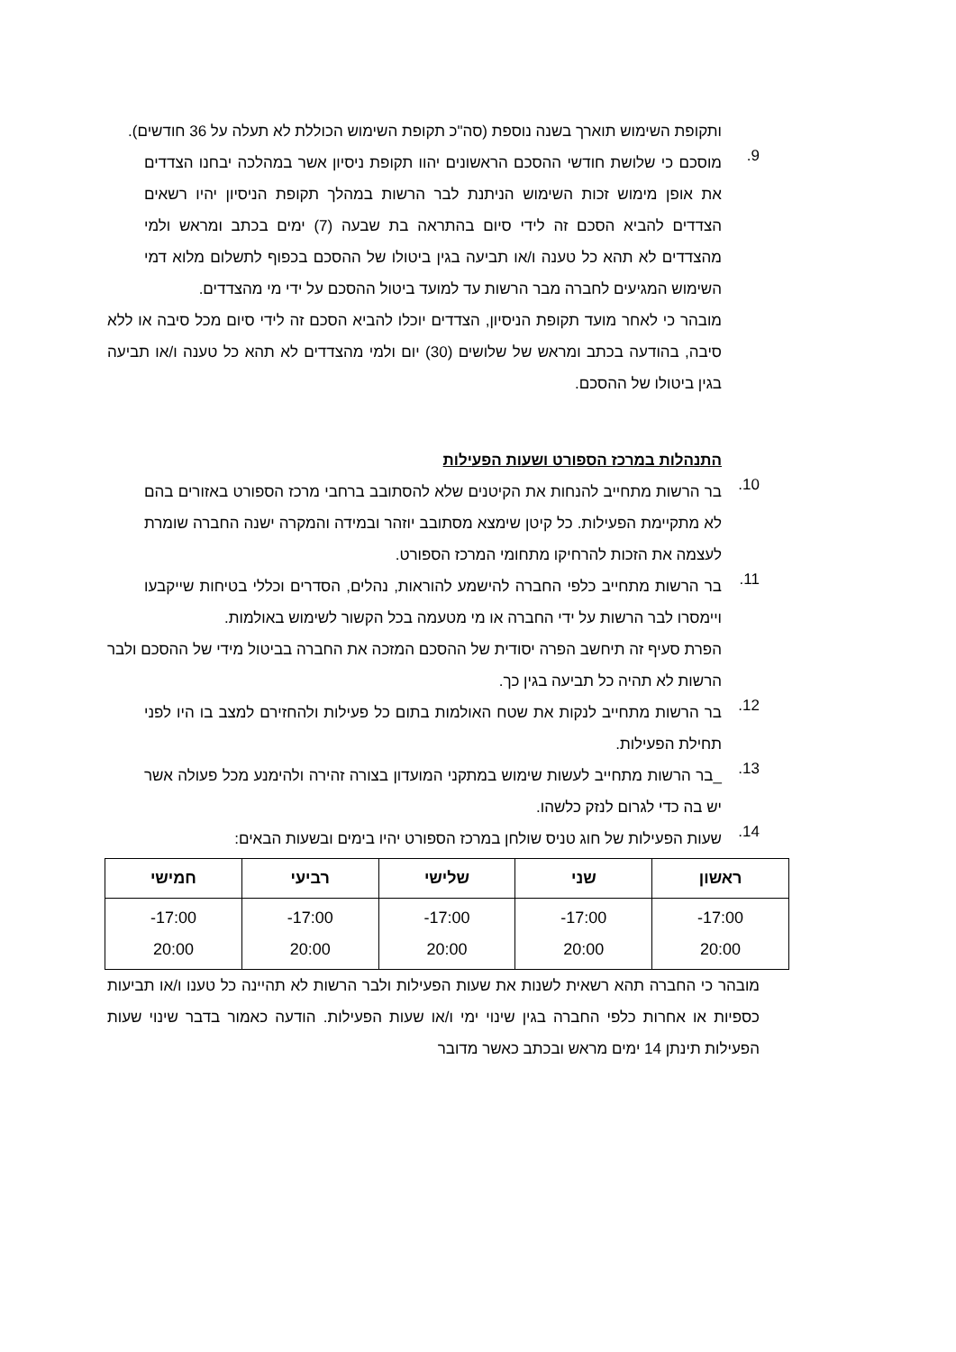ותקופת השימוש תוארך בשנה נוספת (סה"כ תקופת השימוש הכוללת לא תעלה על 36 חודשים).
9.
מוסכם כי שלושת חודשי ההסכם הראשונים יהוו תקופת ניסיון אשר במהלכה יבחנו הצדדים את אופן מימוש זכות השימוש הניתנת לבר הרשות במהלך תקופת הניסיון יהיו רשאים הצדדים להביא הסכם זה לידי סיום בהתראה בת שבעה (7) ימים בכתב ומראש ולמי מהצדדים לא תהא כל טענה ו/או תביעה בגין ביטולו של ההסכם בכפוף לתשלום מלוא דמי השימוש המגיעים לחברה מבר הרשות עד למועד ביטול ההסכם על ידי מי מהצדדים.
מובהר כי לאחר מועד תקופת הניסיון, הצדדים יוכלו להביא הסכם זה לידי סיום מכל סיבה או ללא סיבה, בהודעה בכתב ומראש של שלושים (30) יום ולמי מהצדדים לא תהא כל טענה ו/או תביעה בגין ביטולו של ההסכם.
התנהלות במרכז הספורט ושעות הפעילות
10.
בר הרשות מתחייב להנחות את הקיטנים שלא להסתובב ברחבי מרכז הספורט באזורים בהם לא מתקיימת הפעילות. כל קיטן שימצא מסתובב יוזהר ובמידה והמקרה ישנה החברה שומרת לעצמה את הזכות להרחיקו מתחומי המרכז הספורט.
11.
בר הרשות מתחייב כלפי החברה להישמע להוראות, נהלים, הסדרים וכללי בטיחות שייקבעו ויימסרו לבר הרשות על ידי החברה או מי מטעמה בכל הקשור לשימוש באולמות.
הפרת סעיף זה תיחשב הפרה יסודית של ההסכם המזכה את החברה בביטול מידי של ההסכם ולבר הרשות לא תהיה כל תביעה בגין כך.
12.
בר הרשות מתחייב לנקות את שטח האולמות בתום כל פעילות ולהחזירם למצב בו היו לפני תחילת הפעילות.
13.
_בר הרשות מתחייב לעשות שימוש במתקני המועדון בצורה זהירה ולהימנע מכל פעולה אשר יש בה כדי לגרום לנזק כלשהו.
14.
שעות הפעילות של חוג טניס שולחן במרכז הספורט יהיו בימים ובשעות הבאים:
| ראשון | שני | שלישי | רביעי | חמישי |
| --- | --- | --- | --- | --- |
| 17:00- 20:00 | 17:00- 20:00 | 17:00- 20:00 | 17:00- 20:00 | 17:00- 20:00 |
מובהר כי החברה תהא רשאית לשנות את שעות הפעילות ולבר הרשות לא תהיינה כל טענו ו/או תביעות כספיות או אחרות כלפי החברה בגין שינוי ימי ו/או שעות הפעילות. הודעה כאמור בדבר שינוי שעות הפעילות תינתן 14 ימים מראש ובכתב כאשר מדובר